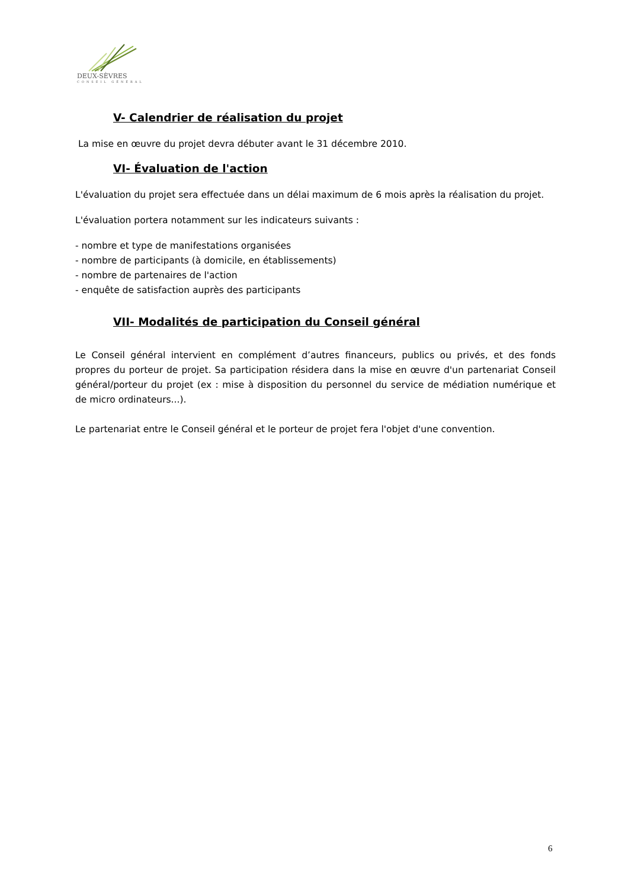DEUX-SÈVRES
CONSEIL GÉNÉRAL
V- Calendrier de réalisation du projet
La mise en œuvre du projet devra débuter avant le 31 décembre 2010.
VI- Évaluation de l'action
L'évaluation du projet sera effectuée dans un délai maximum de 6 mois après la réalisation du projet.
L'évaluation portera notamment sur les indicateurs suivants :
- nombre et type de manifestations organisées
- nombre de participants (à domicile, en établissements)
- nombre de partenaires de l'action
- enquête de satisfaction auprès des participants
VII- Modalités de participation du Conseil général
Le Conseil général intervient en complément d’autres financeurs, publics ou privés, et des fonds propres du porteur de projet. Sa participation résidera dans la mise en œuvre d'un partenariat Conseil général/porteur du projet (ex : mise à disposition du personnel du service de médiation numérique et de micro ordinateurs...).
Le partenariat entre le Conseil général et le porteur de projet fera l'objet d'une convention.
6